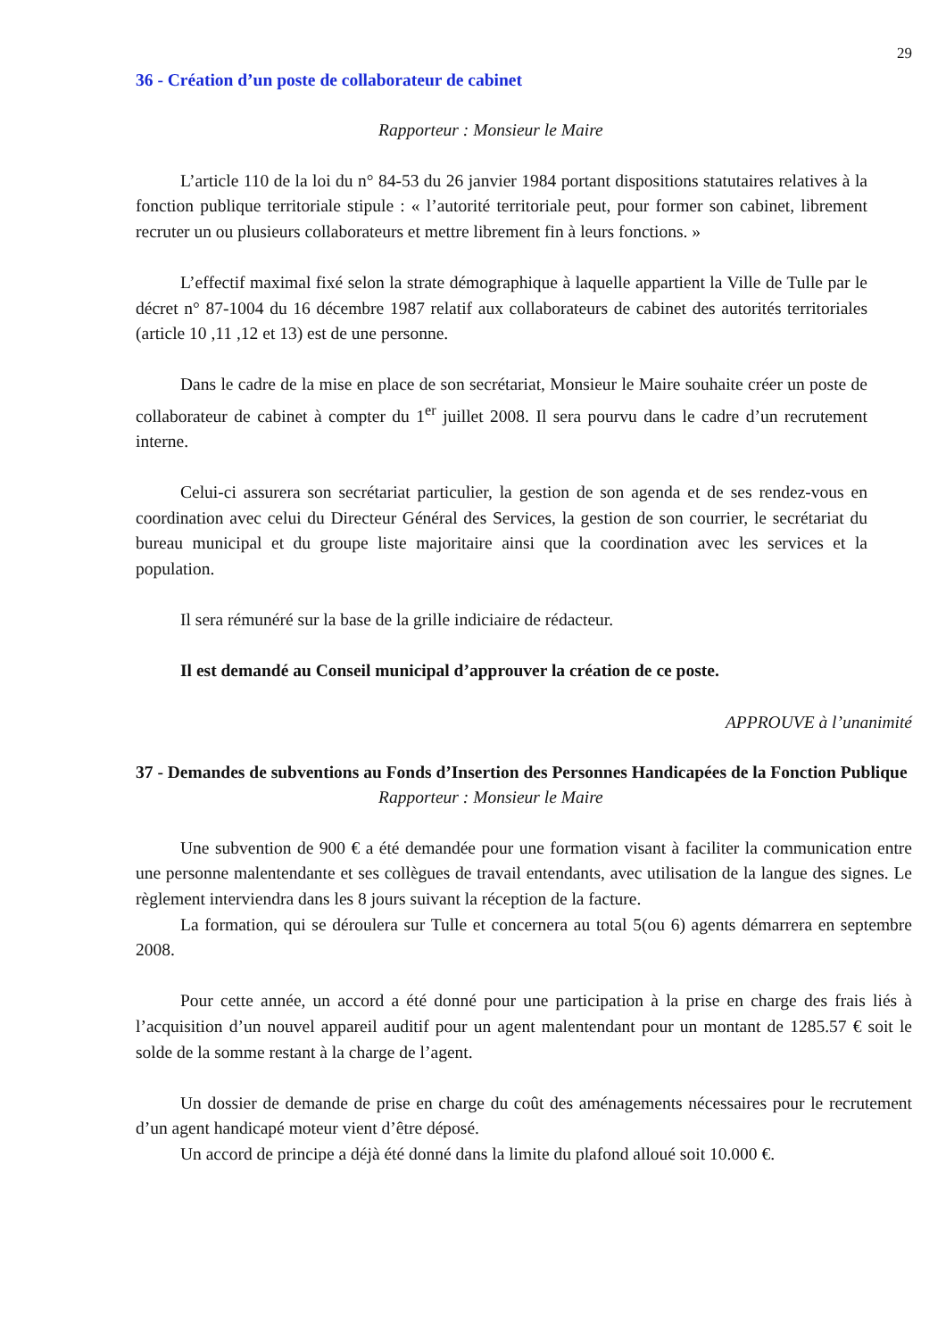29
36 - Création d’un poste de collaborateur de cabinet
Rapporteur : Monsieur le Maire
L’article 110 de la loi du n° 84-53 du 26 janvier 1984 portant dispositions statutaires relatives à la fonction publique territoriale stipule : « l’autorité territoriale peut, pour former son cabinet, librement recruter un ou plusieurs collaborateurs et mettre librement fin à leurs fonctions. »
L’effectif maximal fixé selon la strate démographique à laquelle appartient la Ville de Tulle par le décret n° 87-1004 du 16 décembre 1987 relatif aux collaborateurs de cabinet des autorités territoriales (article 10 ,11 ,12 et 13) est de une personne.
Dans le cadre de la mise en place de son secrétariat, Monsieur le Maire souhaite créer un poste de collaborateur de cabinet à compter du 1<sup>er</sup> juillet 2008. Il sera pourvu dans le cadre d’un recrutement interne.
Celui-ci assurera son secrétariat particulier, la gestion de son agenda et de ses rendez-vous en coordination avec celui du Directeur Général des Services, la gestion de son courrier, le secrétariat du bureau municipal et du groupe liste majoritaire ainsi que la coordination avec les services et la population.
Il sera rémunéré sur la base de la grille indiciaire de rédacteur.
Il est demandé au Conseil municipal d’approuver la création de ce poste.
APPROUVE à l’unanimité
37 - Demandes de subventions au Fonds d’Insertion des Personnes Handicapées de la Fonction Publique
Rapporteur : Monsieur le Maire
Une subvention de 900 € a été demandée pour une formation visant à faciliter la communication entre une personne malentendante et ses collègues de travail entendants, avec utilisation de la langue des signes. Le règlement interviendra dans les 8 jours suivant la réception de la facture.
La formation, qui se déroulera sur Tulle et concernera au total 5(ou 6) agents démarrera en septembre 2008.
Pour cette année, un accord a été donné pour une participation à la prise en charge des frais liés à l’acquisition d’un nouvel appareil auditif pour un agent malentendant pour un montant de 1285.57 € soit le solde de la somme restant à la charge de l’agent.
Un dossier de demande de prise en charge du coût des aménagements nécessaires pour le recrutement d’un agent handicapé moteur vient d’être déposé.
Un accord de principe a déjà été donné dans la limite du plafond alloué soit 10.000 €.